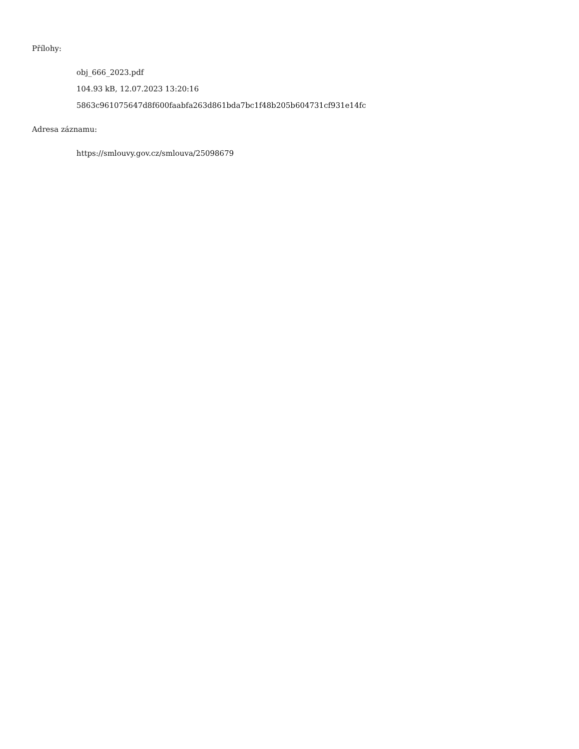Přílohy:
obj_666_2023.pdf
104.93 kB, 12.07.2023 13:20:16
5863c961075647d8f600faabfa263d861bda7bc1f48b205b604731cf931e14fc
Adresa záznamu:
https://smlouvy.gov.cz/smlouva/25098679